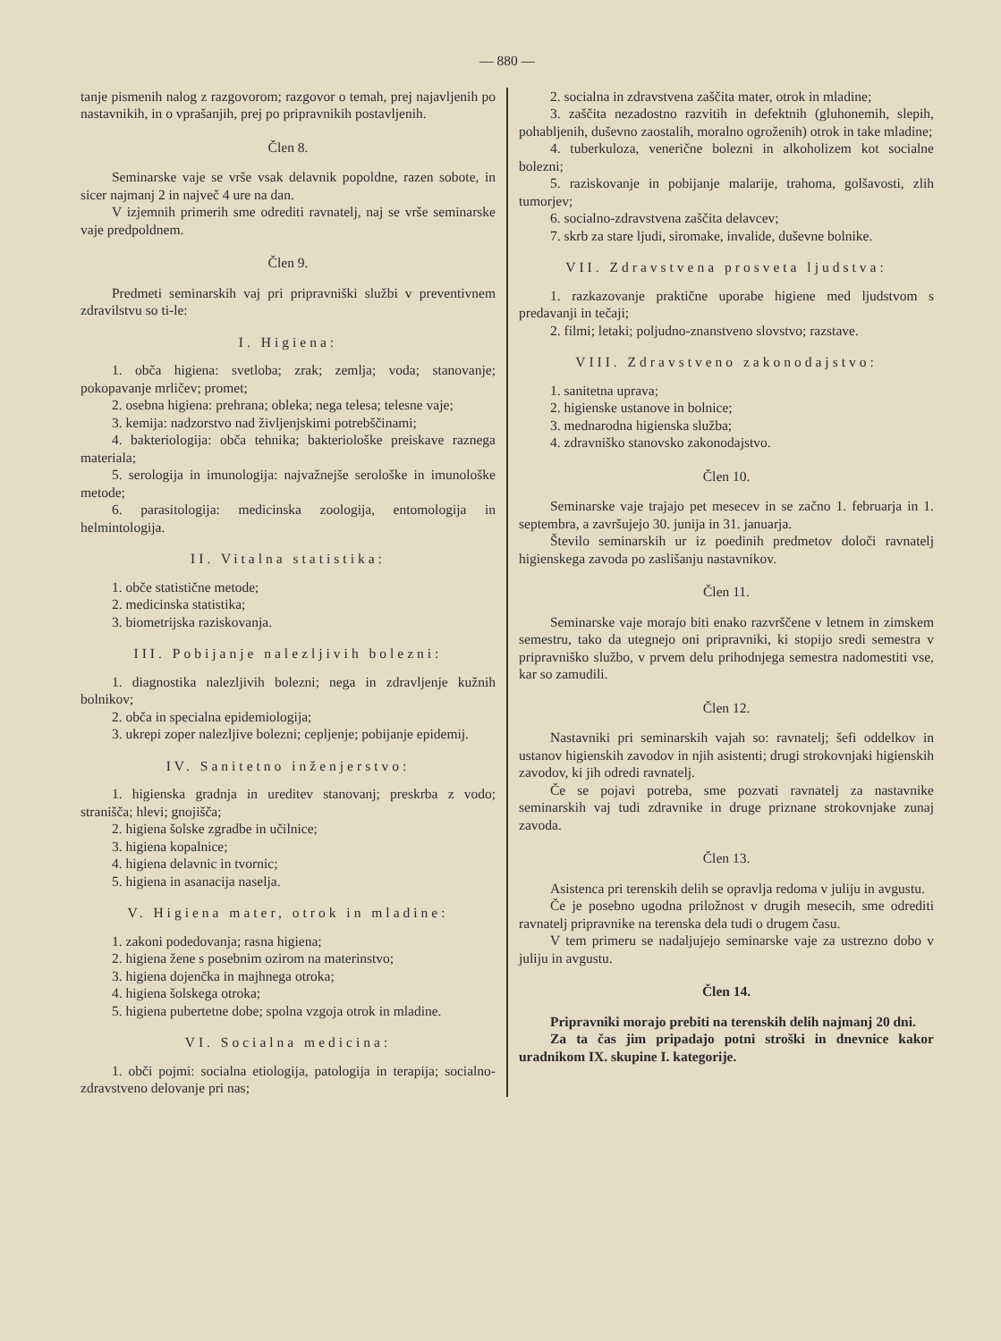— 880 —
tanje pismenih nalog z razgovorom; razgovor o temah, prej najavljenih po nastavnikih, in o vprašanjih, prej po pripravnikih postavljenih.
Člen 8.
Seminarske vaje se vrše vsak delavnik popoldne, razen sobote, in sicer najmanj 2 in največ 4 ure na dan.
V izjemnih primerih sme odrediti ravnatelj, naj se vrše seminarske vaje predpoldnem.
Člen 9.
Predmeti seminarskih vaj pri pripravniški službi v preventivnem zdravilstvu so ti-le:
I. Higiena:
1. obča higiena: svetloba; zrak; zemlja; voda; stanovanje; pokopavanje mrličev; promet;
2. osebna higiena: prehrana; obleka; nega telesa; telesne vaje;
3. kemija: nadzorstvo nad življenjskimi potrebščinami;
4. bakteriologija: obča tehnika; bakteriološke preiskave raznega materiala;
5. serologija in imunologija: najvažnejše serološke in imunološke metode;
6. parasitologija: medicinska zoologija, entomologija in helmintologija.
II. Vitalna statistika:
1. obče statistične metode;
2. medicinska statistika;
3. biometrijska raziskovanja.
III. Pobijanje nalezljivih bolezni:
1. diagnostika nalezljivih bolezni; nega in zdravljenje kužnih bolnikov;
2. obča in specialna epidemiologija;
3. ukrepi zoper nalezljive bolezni; cepljenje; pobijanje epidemij.
IV. Sanitetno inženjerstvo:
1. higienska gradnja in ureditev stanovanj; preskrba z vodo; stranišča; hlevi; gnojišča;
2. higiena šolske zgradbe in učilnice;
3. higiena kopalnice;
4. higiena delavnic in tvornic;
5. higiena in asanacija naselja.
V. Higiena mater, otrok in mladine:
1. zakoni podedovanja; rasna higiena;
2. higiena žene s posebnim ozirom na materinstvo;
3. higiena dojenčka in majhnega otroka;
4. higiena šolskega otroka;
5. higiena pubertetne dobe; spolna vzgoja otrok in mladine.
VI. Socialna medicina:
1. obči pojmi: socialna etiologija, patologija in terapija; socialno-zdravstveno delovanje pri nas;
2. socialna in zdravstvena zaščita mater, otrok in mladine;
3. zaščita nezadostno razvitih in defektnih (gluhonemih, slepih, pohabljenih, duševno zaostalih, moralno ogroženih) otrok in take mladine;
4. tuberkuloza, venerične bolezni in alkoholizem kot socialne bolezni;
5. raziskovanje in pobijanje malarije, trahoma, golšavosti, zlih tumorjev;
6. socialno-zdravstvena zaščita delavcev;
7. skrb za stare ljudi, siromake, invalide, duševne bolnike.
VII. Zdravstvena prosveta ljudstva:
1. razkazovanje praktične uporabe higiene med ljudstvom s predavanji in tečaji;
2. filmi; letaki; poljudno-znanstveno slovstvo; razstave.
VIII. Zdravstveno zakonodajstvo:
1. sanitetna uprava;
2. higienske ustanove in bolnice;
3. mednarodna higienska služba;
4. zdravniško stanovsko zakonodajstvo.
Člen 10.
Seminarske vaje trajajo pet mesecev in se začno 1. februarja in 1. septembra, a završujejo 30. junija in 31. januarja.
Število seminarskih ur iz poedinih predmetov določi ravnatelj higienskega zavoda po zaslišanju nastavnikov.
Člen 11.
Seminarske vaje morajo biti enako razvrščene v letnem in zimskem semestru, tako da utegnejo oni pripravniki, ki stopijo sredi semestra v pripravniško službo, v prvem delu prihodnjega semestra nadomestiti vse, kar so zamudili.
Člen 12.
Nastavniki pri seminarskih vajah so: ravnatelj; šefi oddelkov in ustanov higienskih zavodov in njih asistenti; drugi strokovnjaki higienskih zavodov, ki jih odredi ravnatelj.
Če se pojavi potreba, sme pozvati ravnatelj za nastavnike seminarskih vaj tudi zdravnike in druge priznane strokovnjake zunaj zavoda.
Člen 13.
Asistenca pri terenskih delih se opravlja redoma v juliju in avgustu.
Če je posebno ugodna priložnost v drugih mesecih, sme odrediti ravnatelj pripravnike na terenska dela tudi o drugem času.
V tem primeru se nadaljujejo seminarske vaje za ustrezno dobo v juliju in avgustu.
Člen 14.
Pripravniki morajo prebiti na terenskih delih najmanj 20 dni.
Za ta čas jim pripadajo potni stroški in dnevnice kakor uradnikom IX. skupine I. kategorije.